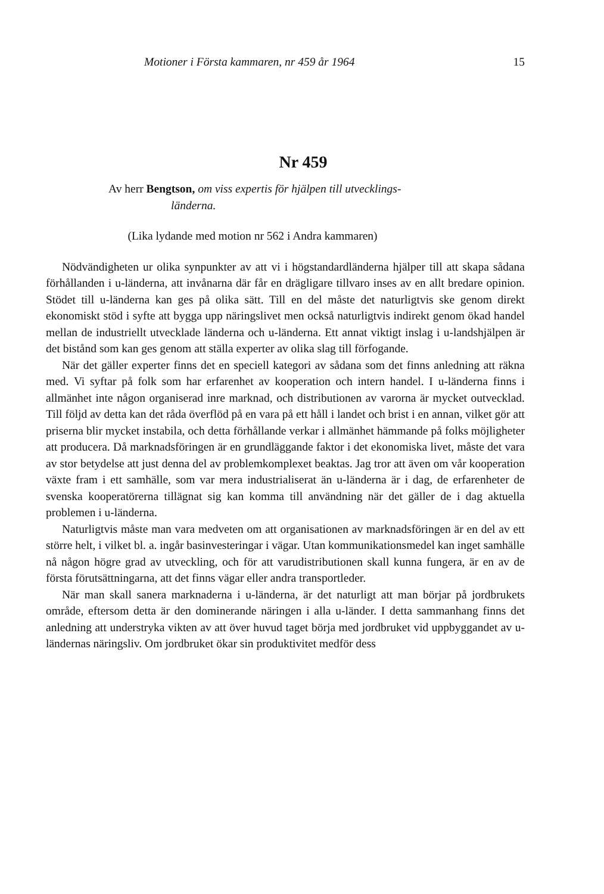Motioner i Första kammaren, nr 459 år 1964 15
Nr 459
Av herr Bengtson, om viss expertis för hjälpen till utvecklings-
länderna.
(Lika lydande med motion nr 562 i Andra kammaren)
Nödvändigheten ur olika synpunkter av att vi i högstandardländerna hjälper till att skapa sådana förhållanden i u-länderna, att invånarna där får en drägligare tillvaro inses av en allt bredare opinion. Stödet till u-länderna kan ges på olika sätt. Till en del måste det naturligtvis ske genom direkt ekonomiskt stöd i syfte att bygga upp näringslivet men också naturligtvis indirekt genom ökad handel mellan de industriellt utvecklade länderna och u-länderna. Ett annat viktigt inslag i u-landshjälpen är det bistånd som kan ges genom att ställa experter av olika slag till förfogande.
När det gäller experter finns det en speciell kategori av sådana som det finns anledning att räkna med. Vi syftar på folk som har erfarenhet av kooperation och intern handel. I u-länderna finns i allmänhet inte någon organiserad inre marknad, och distributionen av varorna är mycket outvecklad. Till följd av detta kan det råda överflöd på en vara på ett håll i landet och brist i en annan, vilket gör att priserna blir mycket instabila, och detta förhållande verkar i allmänhet hämmande på folks möjligheter att producera. Då marknadsföringen är en grundläggande faktor i det ekonomiska livet, måste det vara av stor betydelse att just denna del av problemkomplexet beaktas. Jag tror att även om vår kooperation växte fram i ett samhälle, som var mera industrialiserat än u-länderna är i dag, de erfarenheter de svenska kooperatörerna tillägnat sig kan komma till användning när det gäller de i dag aktuella problemen i u-länderna.
Naturligtvis måste man vara medveten om att organisationen av marknadsföringen är en del av ett större helt, i vilket bl. a. ingår basinvesteringar i vägar. Utan kommunikationsmedel kan inget samhälle nå någon högre grad av utveckling, och för att varudistributionen skall kunna fungera, är en av de första förutsättningarna, att det finns vägar eller andra transportleder.
När man skall sanera marknaderna i u-länderna, är det naturligt att man börjar på jordbrukets område, eftersom detta är den dominerande näringen i alla u-länder. I detta sammanhang finns det anledning att understryka vikten av att över huvud taget börja med jordbruket vid uppbyggandet av u-ländernas näringsliv. Om jordbruket ökar sin produktivitet medför dess